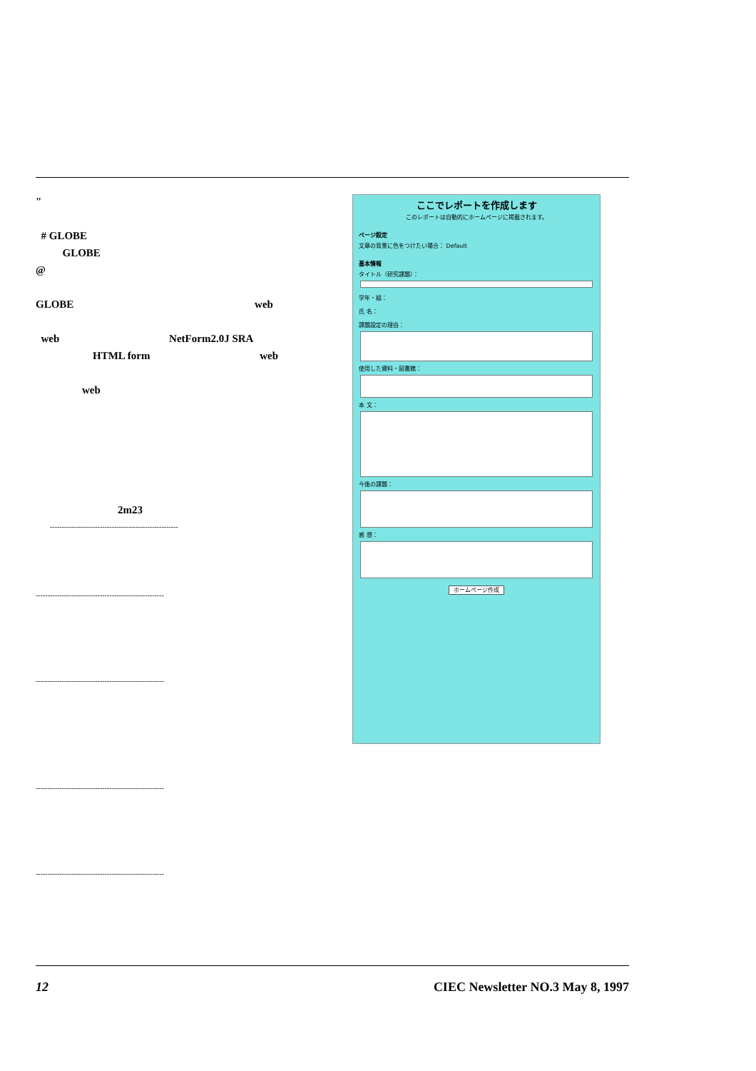"
# GLOBE
GLOBE
@
GLOBE web
web NetForm2.0J SRA
HTML form web
web
2m23
------------------------------------------------------
------------------------------------------------------
------------------------------------------------------
ここでレポートを作成します
このレポートは自動的にホームページに掲載されます。
ページ設定
文章の背景に色をつけたい場合： Default
基本情報
タイトル（研究課題）：
学年・組：
氏 名：
課題設定の理由：
使用した資料・図書館：
本 文：
今後の課題：
感 想：
ホームページ作成
------------------------------------------------------
------------------------------------------------------
12 CIEC Newsletter NO.3 May 8, 1997